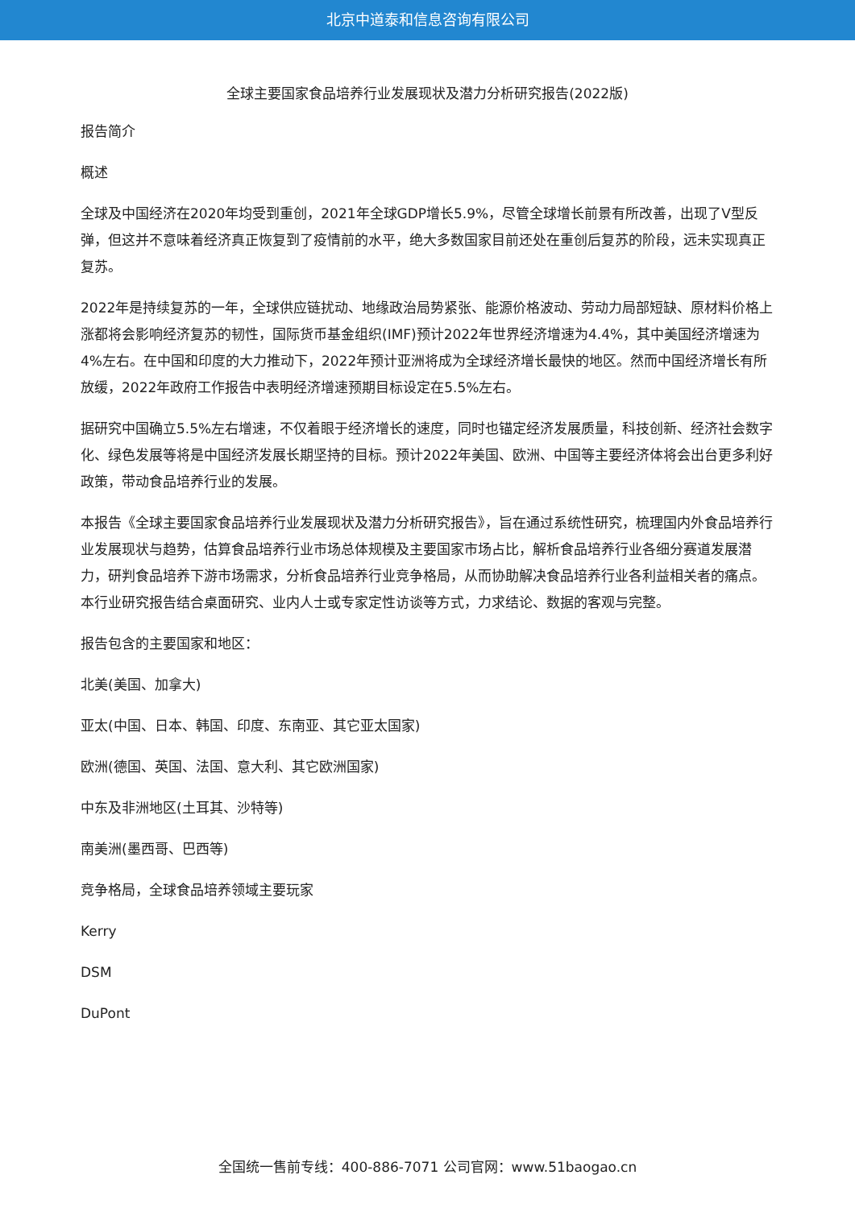北京中道泰和信息咨询有限公司
全球主要国家食品培养行业发展现状及潜力分析研究报告(2022版)
报告简介
概述
全球及中国经济在2020年均受到重创，2021年全球GDP增长5.9%，尽管全球增长前景有所改善，出现了V型反弹，但这并不意味着经济真正恢复到了疫情前的水平，绝大多数国家目前还处在重创后复苏的阶段，远未实现真正复苏。
2022年是持续复苏的一年，全球供应链扰动、地缘政治局势紧张、能源价格波动、劳动力局部短缺、原材料价格上涨都将会影响经济复苏的韧性，国际货币基金组织(IMF)预计2022年世界经济增速为4.4%，其中美国经济增速为4%左右。在中国和印度的大力推动下，2022年预计亚洲将成为全球经济增长最快的地区。然而中国经济增长有所放缓，2022年政府工作报告中表明经济增速预期目标设定在5.5%左右。
据研究中国确立5.5%左右增速，不仅着眼于经济增长的速度，同时也锚定经济发展质量，科技创新、经济社会数字化、绿色发展等将是中国经济发展长期坚持的目标。预计2022年美国、欧洲、中国等主要经济体将会出台更多利好政策，带动食品培养行业的发展。
本报告《全球主要国家食品培养行业发展现状及潜力分析研究报告》，旨在通过系统性研究，梳理国内外食品培养行业发展现状与趋势，估算食品培养行业市场总体规模及主要国家市场占比，解析食品培养行业各细分赛道发展潜力，研判食品培养下游市场需求，分析食品培养行业竞争格局，从而协助解决食品培养行业各利益相关者的痛点。本行业研究报告结合桌面研究、业内人士或专家定性访谈等方式，力求结论、数据的客观与完整。
报告包含的主要国家和地区：
北美(美国、加拿大)
亚太(中国、日本、韩国、印度、东南亚、其它亚太国家)
欧洲(德国、英国、法国、意大利、其它欧洲国家)
中东及非洲地区(土耳其、沙特等)
南美洲(墨西哥、巴西等)
竞争格局，全球食品培养领域主要玩家
Kerry
DSM
DuPont
全国统一售前专线：400-886-7071 公司官网：www.51baogao.cn